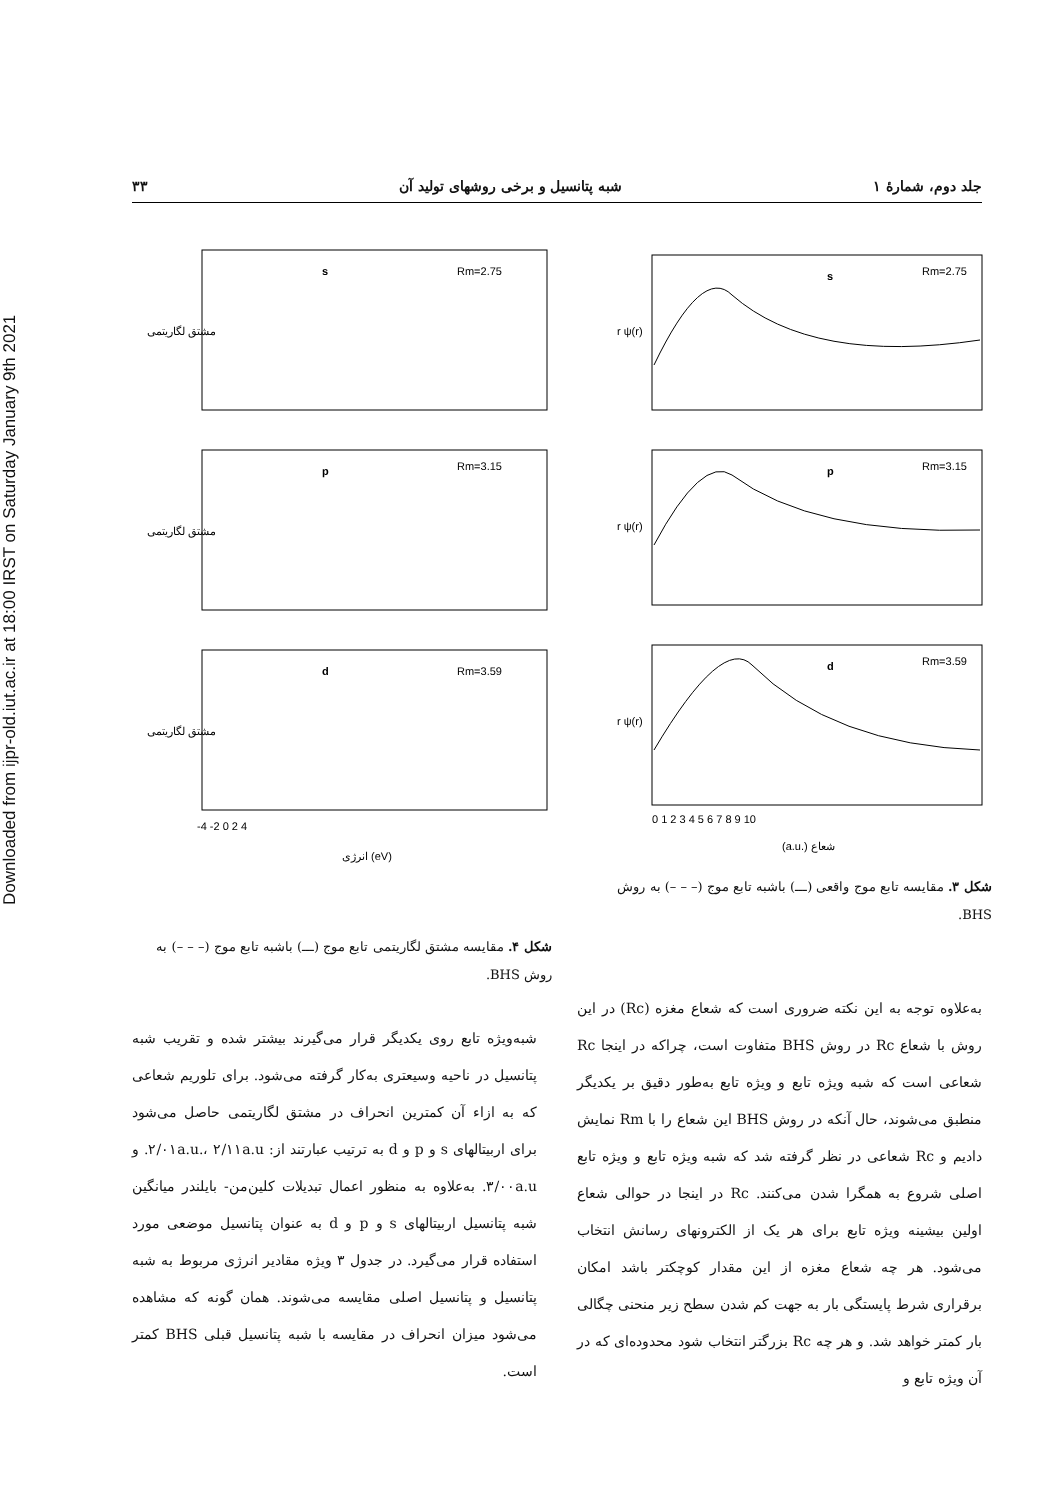Downloaded from ijpr-old.iut.ac.ir at 18:00 IRST on Saturday January 9th 2021
جلد دوم، شمارهٔ ۱ شبه پتانسیل و برخی روشهای تولید آن ۳۳
s
Rm=2.75
r ψ(r)
p
Rm=3.15
r ψ(r)
d
Rm=3.59
r ψ(r)
0 1 2 3 4 5 6 7 8 9 10
(a.u.) شعاع
شکل ۳. مقایسه تابع موج واقعی (ـــ) باشبه تابع موج (– – –) به روش BHS.
s
Rm=2.75
مشتق لگاریتمی
p
Rm=3.15
مشتق لگاریتمی
d
Rm=3.59
مشتق لگاریتمی
-4 -2 0 2 4
انرژی (eV)
شکل ۴. مقایسه مشتق لگاریتمی تابع موج (ـــ) باشبه تابع موج (– – –) به روش BHS.
به‌علاوه توجه به این نکته ضروری است که شعاع مغزه (Rc) در این روش با شعاع Rc در روش BHS متفاوت است، چراکه در اینجا Rc شعاعی است که شبه ویژه تابع و ویژه تابع به‌طور دقیق بر یکدیگر منطبق می‌شوند، حال آنکه در روش BHS این شعاع را با Rm نمایش دادیم و Rc شعاعی در نظر گرفته شد که شبه ویژه تابع و ویژه تابع اصلی شروع به همگرا شدن می‌کنند. Rc در اینجا در حوالی شعاع اولین بیشینه ویژه تابع برای هر یک از الکترونهای رسانش انتخاب می‌شود. هر چه شعاع مغزه از این مقدار کوچکتر باشد امکان برقراری شرط پایستگی بار به جهت کم شدن سطح زیر منحنی چگالی بار کمتر خواهد شد. و هر چه Rc بزرگتر انتخاب شود محدوده‌ای که در آن ویژه تابع و
شبه‌ویژه تابع روی یکدیگر قرار می‌گیرند بیشتر شده و تقریب شبه پتانسیل در ناحیه وسیعتری به‌کار گرفته می‌شود. برای تلوریم شعاعی که به ازاء آن کمترین انحراف در مشتق لگاریتمی حاصل می‌شود برای اربیتالهای s و p و d به ترتیب عبارتند از: ۲/۰۱a.u.، ۲/۱۱a.u. و ۳/۰۰a.u. به‌علاوه به منظور اعمال تبدیلات کلین‌من- بایلندر میانگین شبه پتانسیل اربیتالهای s و p و d به عنوان پتانسیل موضعی مورد استفاده قرار می‌گیرد. در جدول ۳ ویژه مقادیر انرژی مربوط به شبه پتانسیل و پتانسیل اصلی مقایسه می‌شوند. همان گونه که مشاهده می‌شود میزان انحراف در مقایسه با شبه پتانسیل قبلی BHS کمتر است.